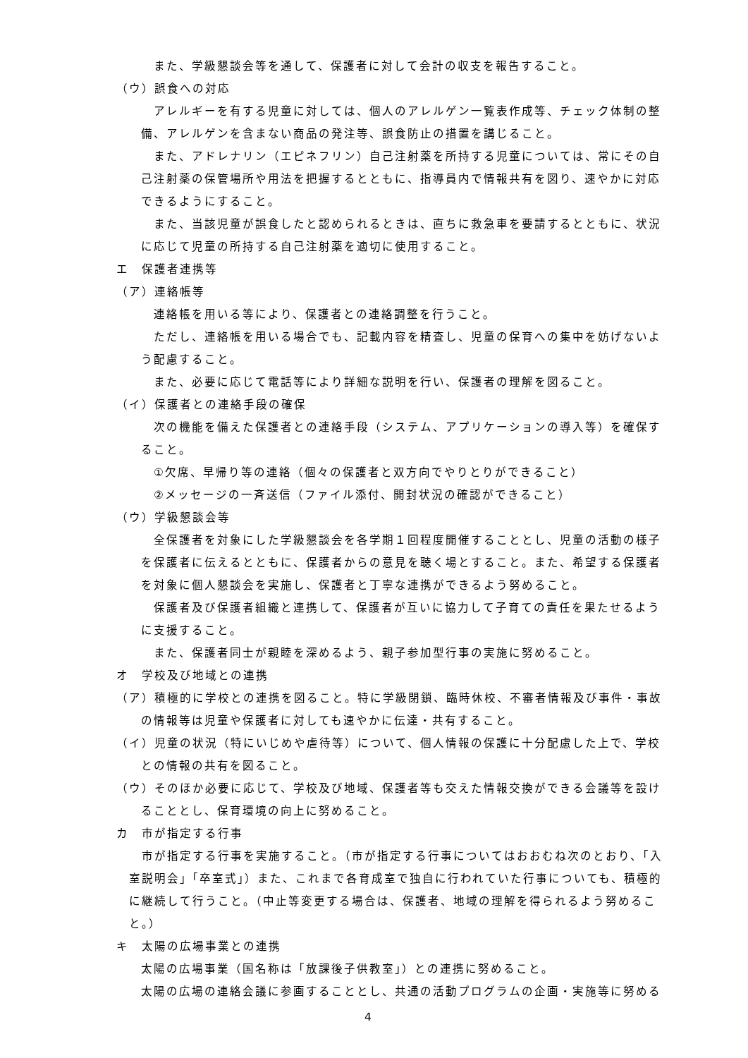また、学級懇談会等を通して、保護者に対して会計の収支を報告すること。
（ウ）誤食への対応
アレルギーを有する児童に対しては、個人のアレルゲン一覧表作成等、チェック体制の整備、アレルゲンを含まない商品の発注等、誤食防止の措置を講じること。
また、アドレナリン（エピネフリン）自己注射薬を所持する児童については、常にその自己注射薬の保管場所や用法を把握するとともに、指導員内で情報共有を図り、速やかに対応できるようにすること。
また、当該児童が誤食したと認められるときは、直ちに救急車を要請するとともに、状況に応じて児童の所持する自己注射薬を適切に使用すること。
エ　保護者連携等
（ア）連絡帳等
連絡帳を用いる等により、保護者との連絡調整を行うこと。
ただし、連絡帳を用いる場合でも、記載内容を精査し、児童の保育への集中を妨げないよう配慮すること。
また、必要に応じて電話等により詳細な説明を行い、保護者の理解を図ること。
（イ）保護者との連絡手段の確保
次の機能を備えた保護者との連絡手段（システム、アプリケーションの導入等）を確保すること。
①欠席、早帰り等の連絡（個々の保護者と双方向でやりとりができること）
②メッセージの一斉送信（ファイル添付、開封状況の確認ができること）
（ウ）学級懇談会等
全保護者を対象にした学級懇談会を各学期１回程度開催することとし、児童の活動の様子を保護者に伝えるとともに、保護者からの意見を聴く場とすること。また、希望する保護者を対象に個人懇談会を実施し、保護者と丁寧な連携ができるよう努めること。
保護者及び保護者組織と連携して、保護者が互いに協力して子育ての責任を果たせるように支援すること。
また、保護者同士が親睦を深めるよう、親子参加型行事の実施に努めること。
オ　学校及び地域との連携
（ア）積極的に学校との連携を図ること。特に学級閉鎖、臨時休校、不審者情報及び事件・事故の情報等は児童や保護者に対しても速やかに伝達・共有すること。
（イ）児童の状況（特にいじめや虐待等）について、個人情報の保護に十分配慮した上で、学校との情報の共有を図ること。
（ウ）そのほか必要に応じて、学校及び地域、保護者等も交えた情報交換ができる会議等を設けることとし、保育環境の向上に努めること。
カ　市が指定する行事
市が指定する行事を実施すること。（市が指定する行事についてはおおむね次のとおり、「入室説明会」「卒室式」）また、これまで各育成室で独自に行われていた行事についても、積極的に継続して行うこと。（中止等変更する場合は、保護者、地域の理解を得られるよう努めること。）
キ　太陽の広場事業との連携
太陽の広場事業（国名称は「放課後子供教室」）との連携に努めること。
太陽の広場の連絡会議に参画することとし、共通の活動プログラムの企画・実施等に努める
4